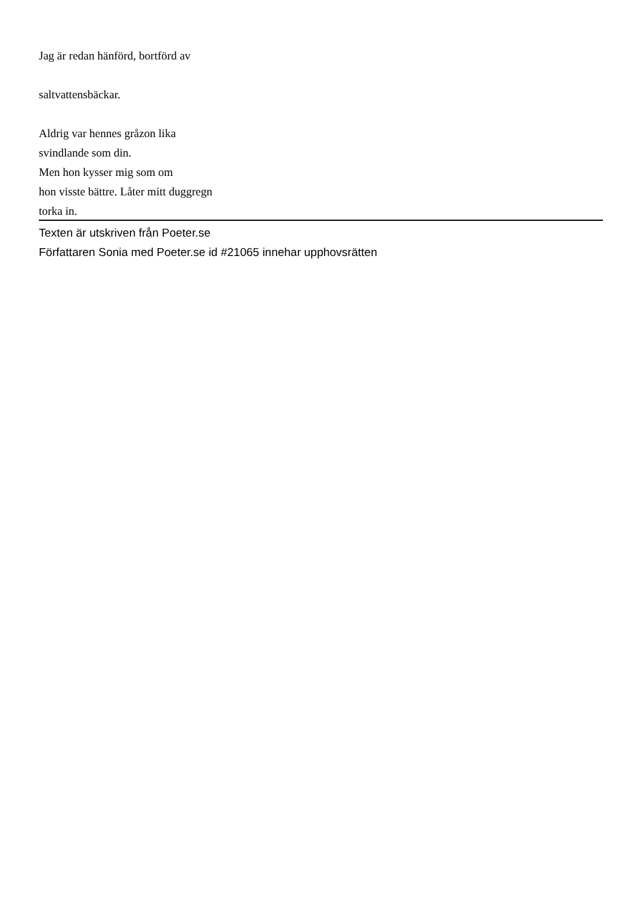Jag är redan hänförd, bortförd av
saltvattensbäckar.
Aldrig var hennes gråzon lika
svindlande som din.
Men hon kysser mig som om
hon visste bättre. Låter mitt duggregn
torka in.
Texten är utskriven från Poeter.se
Författaren Sonia med Poeter.se id #21065 innehar upphovsrätten